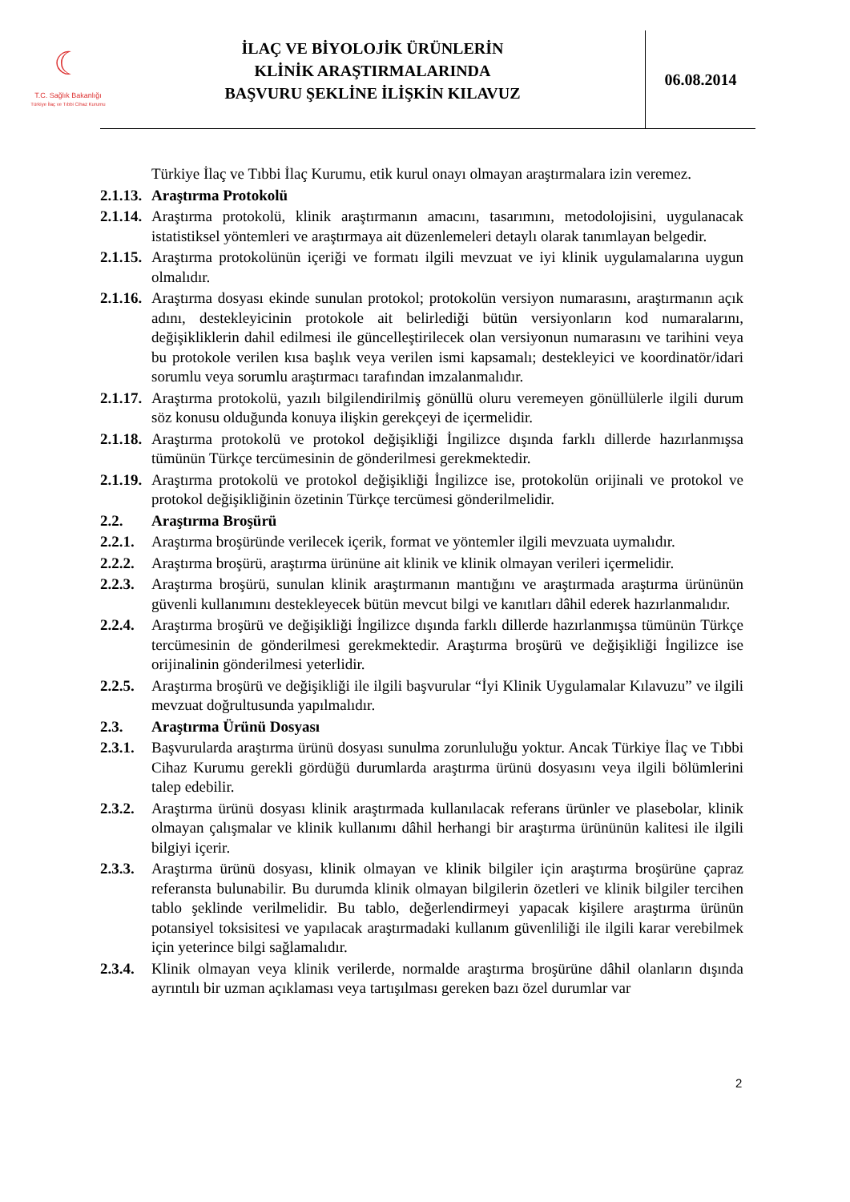☾
T.C. Sağlık Bakanlığı
Türkiye İlaç ve Tıbbi Cihaz Kurumu
İLAÇ VE BİYOLOJİK ÜRÜNLERİN
KLİNİK ARAŞTIRMALARINDA
BAŞVURU ŞEKLİNE İLİŞKİN KILAVUZ
06.08.2014
Türkiye İlaç ve Tıbbi İlaç Kurumu, etik kurul onayı olmayan araştırmalara izin veremez.
2.1.13.
Araştırma Protokolü
2.1.14.
Araştırma protokolü, klinik araştırmanın amacını, tasarımını, metodolojisini, uygulanacak istatistiksel yöntemleri ve araştırmaya ait düzenlemeleri detaylı olarak tanımlayan belgedir.
2.1.15.
Araştırma protokolünün içeriği ve formatı ilgili mevzuat ve iyi klinik uygulamalarına uygun olmalıdır.
2.1.16.
Araştırma dosyası ekinde sunulan protokol; protokolün versiyon numarasını, araştırmanın açık adını, destekleyicinin protokole ait belirlediği bütün versiyonların kod numaralarını, değişikliklerin dahil edilmesi ile güncelleştirilecek olan versiyonun numarasını ve tarihini veya bu protokole verilen kısa başlık veya verilen ismi kapsamalı; destekleyici ve koordinatör/idari sorumlu veya sorumlu araştırmacı tarafından imzalanmalıdır.
2.1.17.
Araştırma protokolü, yazılı bilgilendirilmiş gönüllü oluru veremeyen gönüllülerle ilgili durum söz konusu olduğunda konuya ilişkin gerekçeyi de içermelidir.
2.1.18.
Araştırma protokolü ve protokol değişikliği İngilizce dışında farklı dillerde hazırlanmışsa tümünün Türkçe tercümesinin de gönderilmesi gerekmektedir.
2.1.19.
Araştırma protokolü ve protokol değişikliği İngilizce ise, protokolün orijinali ve protokol ve protokol değişikliğinin özetinin Türkçe tercümesi gönderilmelidir.
2.2. Araştırma Broşürü
2.2.1.
Araştırma broşüründe verilecek içerik, format ve yöntemler ilgili mevzuata uymalıdır.
2.2.2.
Araştırma broşürü, araştırma ürününe ait klinik ve klinik olmayan verileri içermelidir.
2.2.3.
Araştırma broşürü, sunulan klinik araştırmanın mantığını ve araştırmada araştırma ürününün güvenli kullanımını destekleyecek bütün mevcut bilgi ve kanıtları dâhil ederek hazırlanmalıdır.
2.2.4.
Araştırma broşürü ve değişikliği İngilizce dışında farklı dillerde hazırlanmışsa tümünün Türkçe tercümesinin de gönderilmesi gerekmektedir. Araştırma broşürü ve değişikliği İngilizce ise orijinalinin gönderilmesi yeterlidir.
2.2.5.
Araştırma broşürü ve değişikliği ile ilgili başvurular “İyi Klinik Uygulamalar Kılavuzu” ve ilgili mevzuat doğrultusunda yapılmalıdır.
2.3. Araştırma Ürünü Dosyası
2.3.1.
Başvurularda araştırma ürünü dosyası sunulma zorunluluğu yoktur. Ancak Türkiye İlaç ve Tıbbi Cihaz Kurumu gerekli gördüğü durumlarda araştırma ürünü dosyasını veya ilgili bölümlerini talep edebilir.
2.3.2.
Araştırma ürünü dosyası klinik araştırmada kullanılacak referans ürünler ve plasebolar, klinik olmayan çalışmalar ve klinik kullanımı dâhil herhangi bir araştırma ürününün kalitesi ile ilgili bilgiyi içerir.
2.3.3.
Araştırma ürünü dosyası, klinik olmayan ve klinik bilgiler için araştırma broşürüne çapraz referansta bulunabilir. Bu durumda klinik olmayan bilgilerin özetleri ve klinik bilgiler tercihen tablo şeklinde verilmelidir. Bu tablo, değerlendirmeyi yapacak kişilere araştırma ürünün potansiyel toksisitesi ve yapılacak araştırmadaki kullanım güvenliliği ile ilgili karar verebilmek için yeterince bilgi sağlamalıdır.
2.3.4.
Klinik olmayan veya klinik verilerde, normalde araştırma broşürüne dâhil olanların dışında ayrıntılı bir uzman açıklaması veya tartışılması gereken bazı özel durumlar var
2